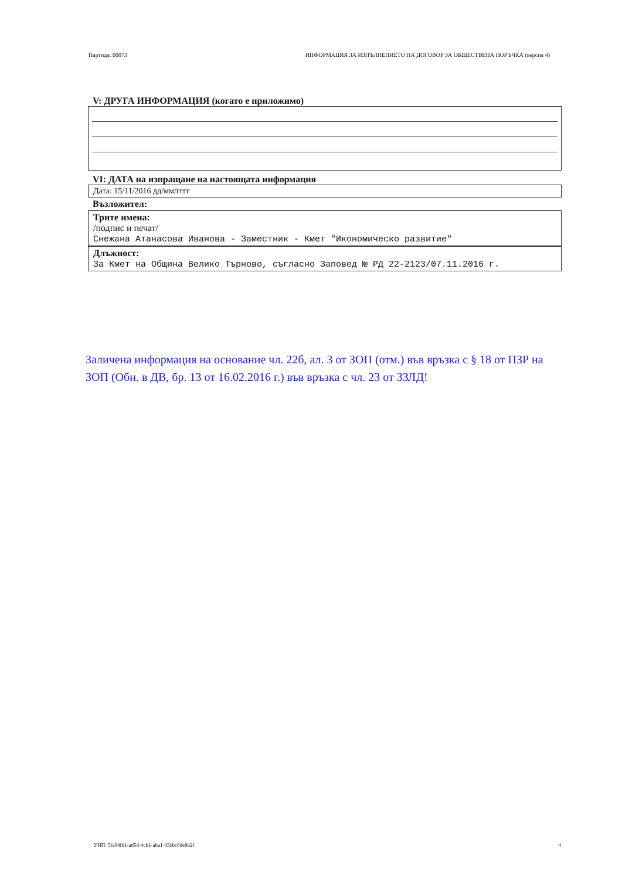Партида: 00073 ИНФОРМАЦИЯ ЗА ИЗПЪЛНЕНИЕТО НА ДОГОВОР ЗА ОБЩЕСТВЕНА ПОРЪЧКА (версия 4)
V: ДРУГА ИНФОРМАЦИЯ (когато е приложимо)
VI: ДАТА на изпращане на настоящата информация
Дата: 15/11/2016 дд/мм/гггг
Възложител:
Трите имена:
/подпис и печат/
Снежана Атанасова Иванова - Заместник - Кмет "Икономическо развитие"
Длъжност:
За Кмет на Община Велико Търново, съгласно Заповед № РД 22-2123/07.11.2016 г.
Заличена информация на основание чл. 22б, ал. 3 от ЗОП (отм.) във връзка с § 18 от ПЗР на ЗОП (Обн. в ДВ, бр. 13 от 16.02.2016 г.) във връзка с чл. 23 от ЗЗЛД!
УНП: 5fa64fb1-ad5d-4cb1-aba1-03cbc6de8b2f 4